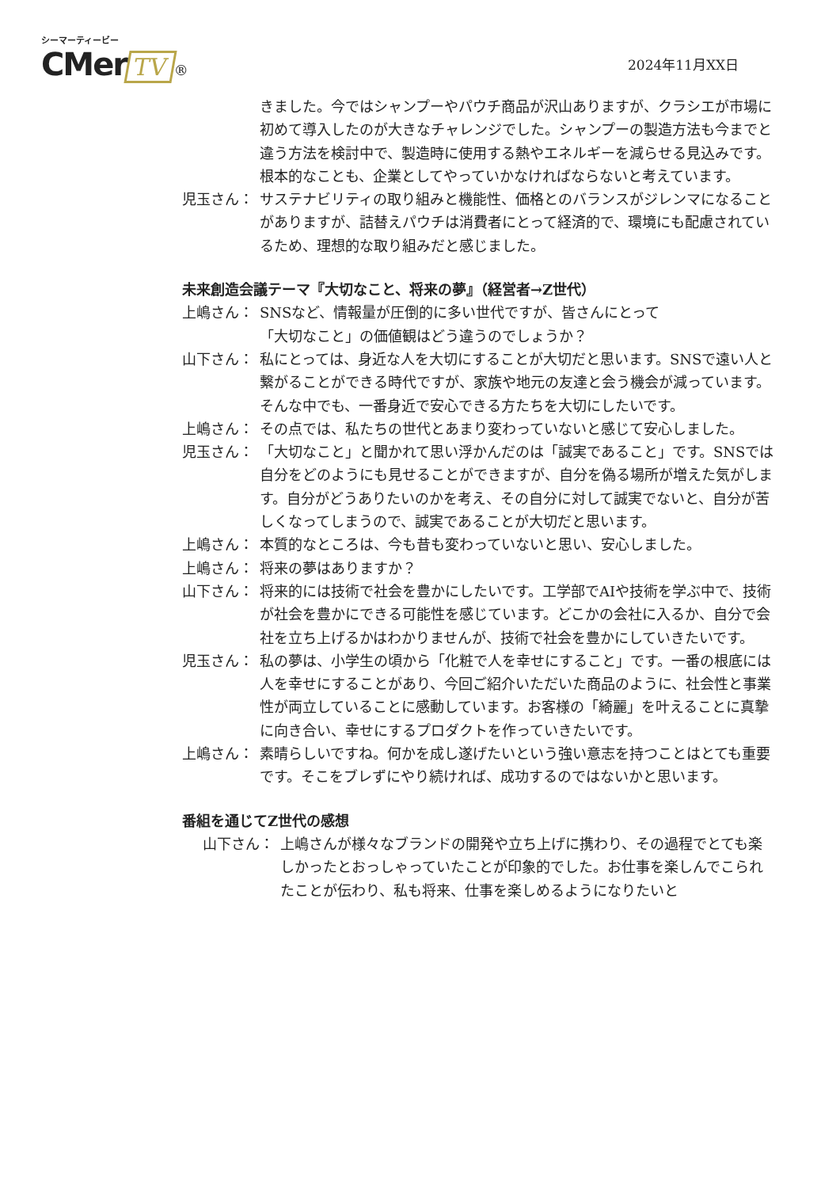シーマーティービー
CMer TV ®
2024年11月XX日
きました。今ではシャンプーやパウチ商品が沢山ありますが、クラシエが市場に初めて導入したのが大きなチャレンジでした。シャンプーの製造方法も今までと違う方法を検討中で、製造時に使用する熱やエネルギーを減らせる見込みです。根本的なことも、企業としてやっていかなければならないと考えています。
児玉さん： サステナビリティの取り組みと機能性、価格とのバランスがジレンマになることがありますが、詰替えパウチは消費者にとって経済的で、環境にも配慮されているため、理想的な取り組みだと感じました。
未来創造会議テーマ『大切なこと、将来の夢』（経営者→Z世代）
上嶋さん： SNSなど、情報量が圧倒的に多い世代ですが、皆さんにとって
「大切なこと」の価値観はどう違うのでしょうか？
山下さん： 私にとっては、身近な人を大切にすることが大切だと思います。SNSで遠い人と繋がることができる時代ですが、家族や地元の友達と会う機会が減っています。そんな中でも、一番身近で安心できる方たちを大切にしたいです。
上嶋さん： その点では、私たちの世代とあまり変わっていないと感じて安心しました。
児玉さん： 「大切なこと」と聞かれて思い浮かんだのは「誠実であること」です。SNSでは自分をどのようにも見せることができますが、自分を偽る場所が増えた気がします。自分がどうありたいのかを考え、その自分に対して誠実でないと、自分が苦しくなってしまうので、誠実であることが大切だと思います。
上嶋さん： 本質的なところは、今も昔も変わっていないと思い、安心しました。
上嶋さん： 将来の夢はありますか？
山下さん： 将来的には技術で社会を豊かにしたいです。工学部でAIや技術を学ぶ中で、技術が社会を豊かにできる可能性を感じています。どこかの会社に入るか、自分で会社を立ち上げるかはわかりませんが、技術で社会を豊かにしていきたいです。
児玉さん： 私の夢は、小学生の頃から「化粧で人を幸せにすること」です。一番の根底には人を幸せにすることがあり、今回ご紹介いただいた商品のように、社会性と事業性が両立していることに感動しています。お客様の「綺麗」を叶えることに真摯に向き合い、幸せにするプロダクトを作っていきたいです。
上嶋さん： 素晴らしいですね。何かを成し遂げたいという強い意志を持つことはとても重要です。そこをブレずにやり続ければ、成功するのではないかと思います。
番組を通じてZ世代の感想
山下さん： 上嶋さんが様々なブランドの開発や立ち上げに携わり、その過程でとても楽しかったとおっしゃっていたことが印象的でした。お仕事を楽しんでこられたことが伝わり、私も将来、仕事を楽しめるようになりたいと